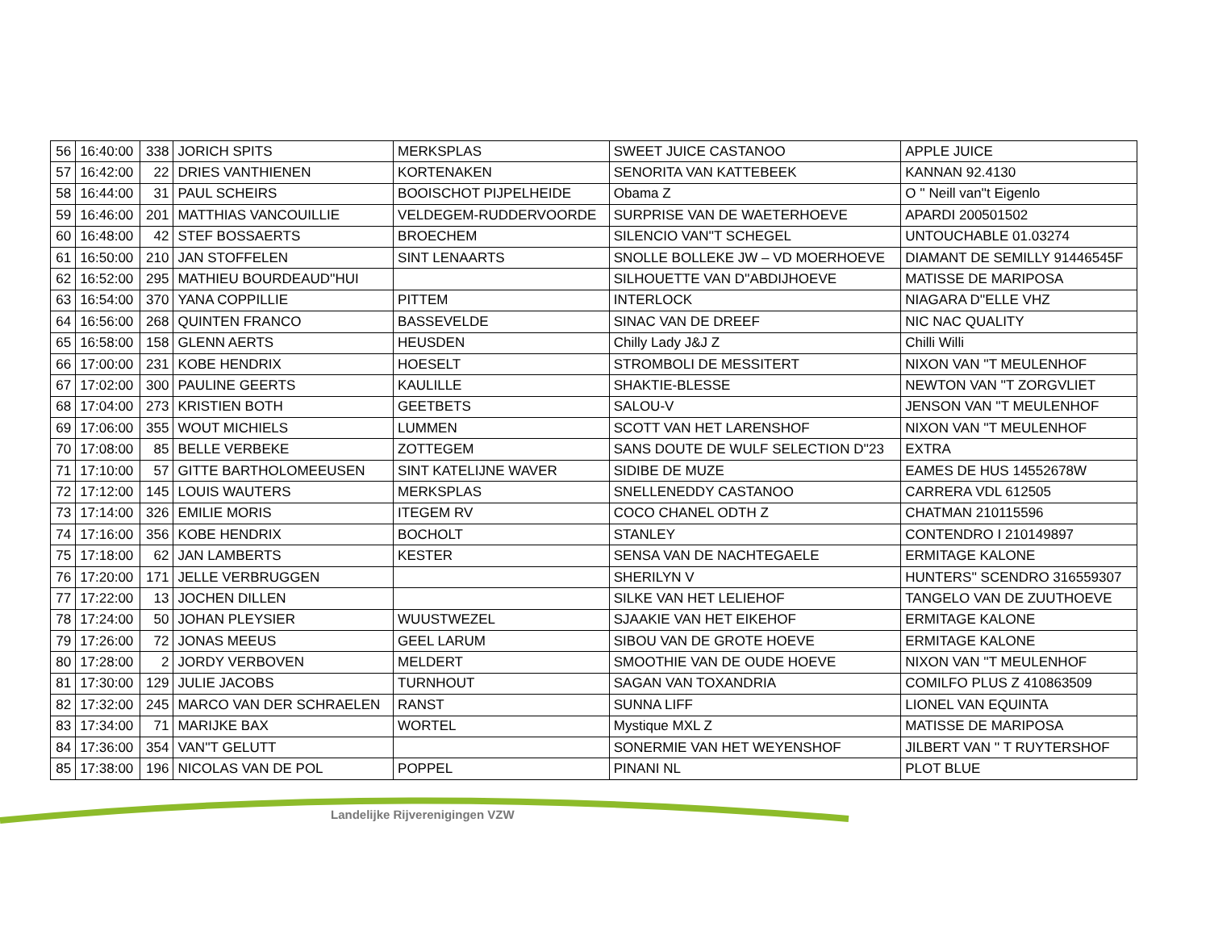| 56 | 16:40:00 | 338 | JORICH SPITS | MERKSPLAS | SWEET JUICE CASTANOO | APPLE JUICE |
| 57 | 16:42:00 | 22 | DRIES VANTHIENEN | KORTENAKEN | SENORITA VAN KATTEBEEK | KANNAN 92.4130 |
| 58 | 16:44:00 | 31 | PAUL SCHEIRS | BOOISCHOT PIJPELHEIDE | Obama Z | O '' Neill van''t Eigenlo |
| 59 | 16:46:00 | 201 | MATTHIAS VANCOUILLIE | VELDEGEM-RUDDERVOORDE | SURPRISE VAN DE WAETERHOEVE | APARDI 200501502 |
| 60 | 16:48:00 | 42 | STEF BOSSAERTS | BROECHEM | SILENCIO VAN''T SCHEGEL | UNTOUCHABLE 01.03274 |
| 61 | 16:50:00 | 210 | JAN STOFFELEN | SINT LENAARTS | SNOLLE BOLLEKE JW – VD MOERHOEVE | DIAMANT DE SEMILLY 91446545F |
| 62 | 16:52:00 | 295 | MATHIEU BOURDEAUD''HUI | | SILHOUETTE VAN D''ABDIJHOEVE | MATISSE DE MARIPOSA |
| 63 | 16:54:00 | 370 | YANA COPPILLIE | PITTEM | INTERLOCK | NIAGARA D''ELLE VHZ |
| 64 | 16:56:00 | 268 | QUINTEN FRANCO | BASSEVELDE | SINAC VAN DE DREEF | NIC NAC QUALITY |
| 65 | 16:58:00 | 158 | GLENN AERTS | HEUSDEN | Chilly Lady J&J Z | Chilli Willi |
| 66 | 17:00:00 | 231 | KOBE HENDRIX | HOESELT | STROMBOLI DE MESSITERT | NIXON VAN ''T MEULENHOF |
| 67 | 17:02:00 | 300 | PAULINE GEERTS | KAULILLE | SHAKTIE-BLESSE | NEWTON VAN ''T ZORGVLIET |
| 68 | 17:04:00 | 273 | KRISTIEN BOTH | GEETBETS | SALOU-V | JENSON VAN ''T MEULENHOF |
| 69 | 17:06:00 | 355 | WOUT MICHIELS | LUMMEN | SCOTT VAN HET LARENSHOF | NIXON VAN ''T MEULENHOF |
| 70 | 17:08:00 | 85 | BELLE VERBEKE | ZOTTEGEM | SANS DOUTE DE WULF SELECTION D''23 | EXTRA |
| 71 | 17:10:00 | 57 | GITTE BARTHOLOMEEUSEN | SINT KATELIJNE WAVER | SIDIBE DE MUZE | EAMES DE HUS 14552678W |
| 72 | 17:12:00 | 145 | LOUIS WAUTERS | MERKSPLAS | SNELLENEDDY CASTANOO | CARRERA VDL 612505 |
| 73 | 17:14:00 | 326 | EMILIE MORIS | ITEGEM RV | COCO CHANEL ODTH Z | CHATMAN 210115596 |
| 74 | 17:16:00 | 356 | KOBE HENDRIX | BOCHOLT | STANLEY | CONTENDRO I 210149897 |
| 75 | 17:18:00 | 62 | JAN LAMBERTS | KESTER | SENSA VAN DE NACHTEGAELE | ERMITAGE KALONE |
| 76 | 17:20:00 | 171 | JELLE VERBRUGGEN | | SHERILYN V | HUNTERS'' SCENDRO 316559307 |
| 77 | 17:22:00 | 13 | JOCHEN DILLEN | | SILKE VAN HET LELIEHOF | TANGELO VAN DE ZUUTHOEVE |
| 78 | 17:24:00 | 50 | JOHAN PLEYSIER | WUUSTWEZEL | SJAAKIE VAN HET EIKEHOF | ERMITAGE KALONE |
| 79 | 17:26:00 | 72 | JONAS MEEUS | GEEL LARUM | SIBOU VAN DE GROTE HOEVE | ERMITAGE KALONE |
| 80 | 17:28:00 | 2 | JORDY VERBOVEN | MELDERT | SMOOTHIE VAN DE OUDE HOEVE | NIXON VAN ''T MEULENHOF |
| 81 | 17:30:00 | 129 | JULIE JACOBS | TURNHOUT | SAGAN VAN TOXANDRIA | COMILFO PLUS Z 410863509 |
| 82 | 17:32:00 | 245 | MARCO VAN DER SCHRAELEN | RANST | SUNNA LIFF | LIONEL VAN EQUINTA |
| 83 | 17:34:00 | 71 | MARIJKE BAX | WORTEL | Mystique MXL Z | MATISSE DE MARIPOSA |
| 84 | 17:36:00 | 354 | VAN''T GELUTT | | SONERMIE VAN HET WEYENSHOF | JILBERT VAN '' T RUYTERSHOF |
| 85 | 17:38:00 | 196 | NICOLAS VAN DE POL | POPPEL | PINANI NL | PLOT BLUE |
Landelijke Rijverenigingen VZW